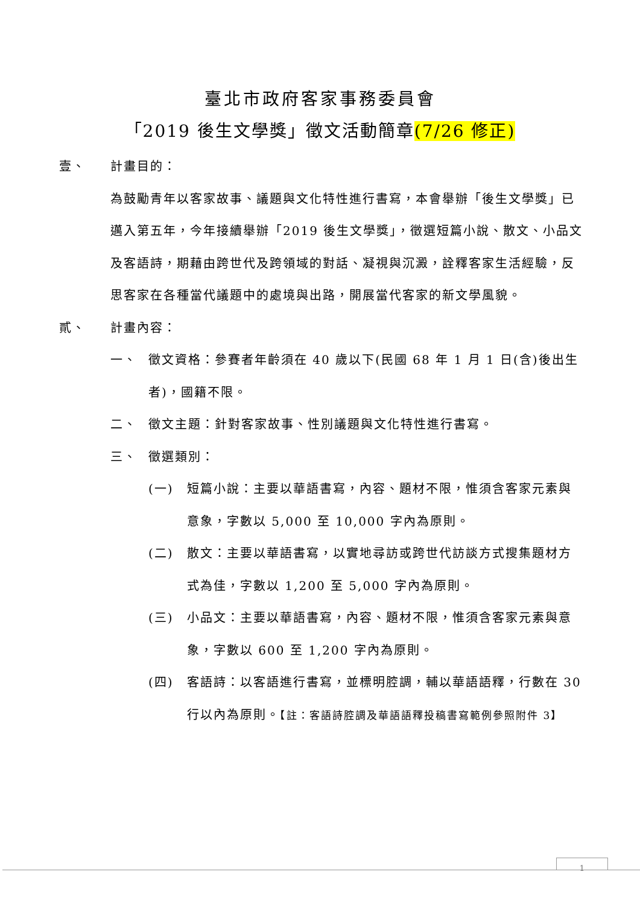臺北市政府客家事務委員會
「2019 後生文學獎」徵文活動簡章(7/26 修正)
壹、 計畫目的：
為鼓勵青年以客家故事、議題與文化特性進行書寫，本會舉辦「後生文學獎」已邁入第五年，今年接續舉辦「2019 後生文學獎」，徵選短篇小說、散文、小品文及客語詩，期藉由跨世代及跨領域的對話、凝視與沉澱，詮釋客家生活經驗，反思客家在各種當代議題中的處境與出路，開展當代客家的新文學風貌。
貳、 計畫內容：
一、 徵文資格：參賽者年齡須在 40 歲以下(民國 68 年 1 月 1 日(含)後出生者)，國籍不限。
二、 徵文主題：針對客家故事、性別議題與文化特性進行書寫。
三、 徵選類別：
(一) 短篇小說：主要以華語書寫，內容、題材不限，惟須含客家元素與意象，字數以 5,000 至 10,000 字內為原則。
(二) 散文：主要以華語書寫，以實地尋訪或跨世代訪談方式搜集題材方式為佳，字數以 1,200 至 5,000 字內為原則。
(三) 小品文：主要以華語書寫，內容、題材不限，惟須含客家元素與意象，字數以 600 至 1,200 字內為原則。
(四) 客語詩：以客語進行書寫，並標明腔調，輔以華語語釋，行數在 30 行以內為原則。【註：客語詩腔調及華語語釋投稿書寫範例參照附件 3】
1